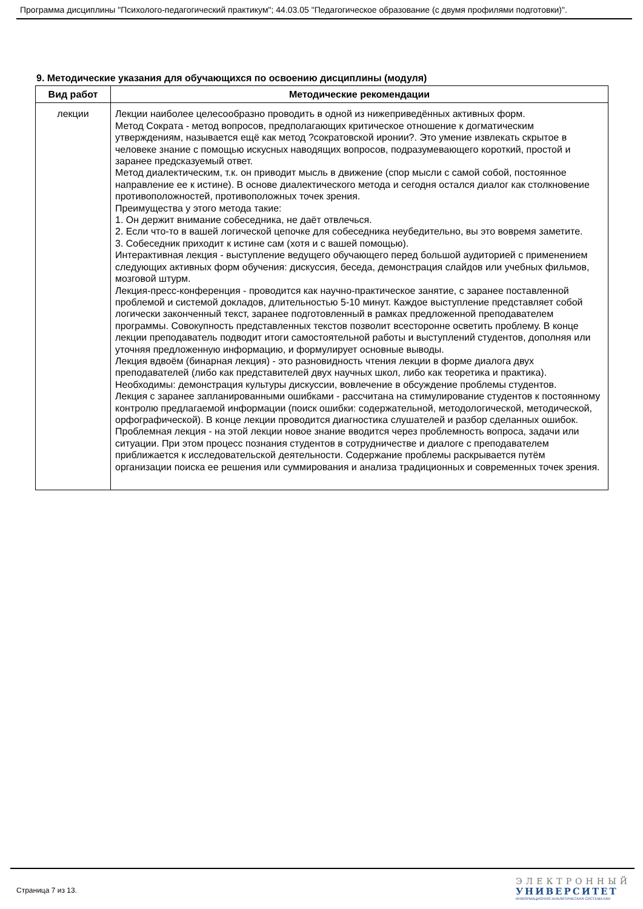Программа дисциплины "Психолого-педагогический практикум"; 44.03.05 "Педагогическое образование (с двумя профилями подготовки)".
9. Методические указания для обучающихся по освоению дисциплины (модуля)
| Вид работ | Методические рекомендации |
| --- | --- |
| лекции | Лекции наиболее целесообразно проводить в одной из нижеприведённых активных форм. Метод Сократа - метод вопросов, предполагающих критическое отношение к догматическим утверждениям, называется ещё как метод ?сократовской иронии?. Это умение извлекать скрытое в человеке знание с помощью искусных наводящих вопросов, подразумевающего короткий, простой и заранее предсказуемый ответ. Метод диалектическим, т.к. он приводит мысль в движение (спор мысли с самой собой, постоянное направление ее к истине). В основе диалектического метода и сегодня остался диалог как столкновение противоположностей, противоположных точек зрения. Преимущества у этого метода такие: 1. Он держит внимание собеседника, не даёт отвлечься. 2. Если что-то в вашей логической цепочке для собеседника неубедительно, вы это вовремя заметите. 3. Собеседник приходит к истине сам (хотя и с вашей помощью). Интерактивная лекция - выступление ведущего обучающего перед большой аудиторией с применением следующих активных форм обучения: дискуссия, беседа, демонстрация слайдов или учебных фильмов, мозговой штурм. Лекция-пресс-конференция - проводится как научно-практическое занятие, с заранее поставленной проблемой и системой докладов, длительностью 5-10 минут. Каждое выступление представляет собой логически законченный текст, заранее подготовленный в рамках предложенной преподавателем программы. Совокупность представленных текстов позволит всесторонне осветить проблему. В конце лекции преподаватель подводит итоги самостоятельной работы и выступлений студентов, дополняя или уточняя предложенную информацию, и формулирует основные выводы. Лекция вдвоём (бинарная лекция) - это разновидность чтения лекции в форме диалога двух преподавателей (либо как представителей двух научных школ, либо как теоретика и практика). Необходимы: демонстрация культуры дискуссии, вовлечение в обсуждение проблемы студентов. Лекция с заранее запланированными ошибками - рассчитана на стимулирование студентов к постоянному контролю предлагаемой информации (поиск ошибки: содержательной, методологической, методической, орфографической). В конце лекции проводится диагностика слушателей и разбор сделанных ошибок. Проблемная лекция - на этой лекции новое знание вводится через проблемность вопроса, задачи или ситуации. При этом процесс познания студентов в сотрудничестве и диалоге с преподавателем приближается к исследовательской деятельности. Содержание проблемы раскрывается путём организации поиска ее решения или суммирования и анализа традиционных и современных точек зрения. |
Страница 7 из 13.
ЭЛЕКТРОННЫЙ
УНИВЕРСИТЕТ
ИНФОРМАЦИОННО-АНАЛИТИЧЕСКАЯ СИСТЕМА КФУ